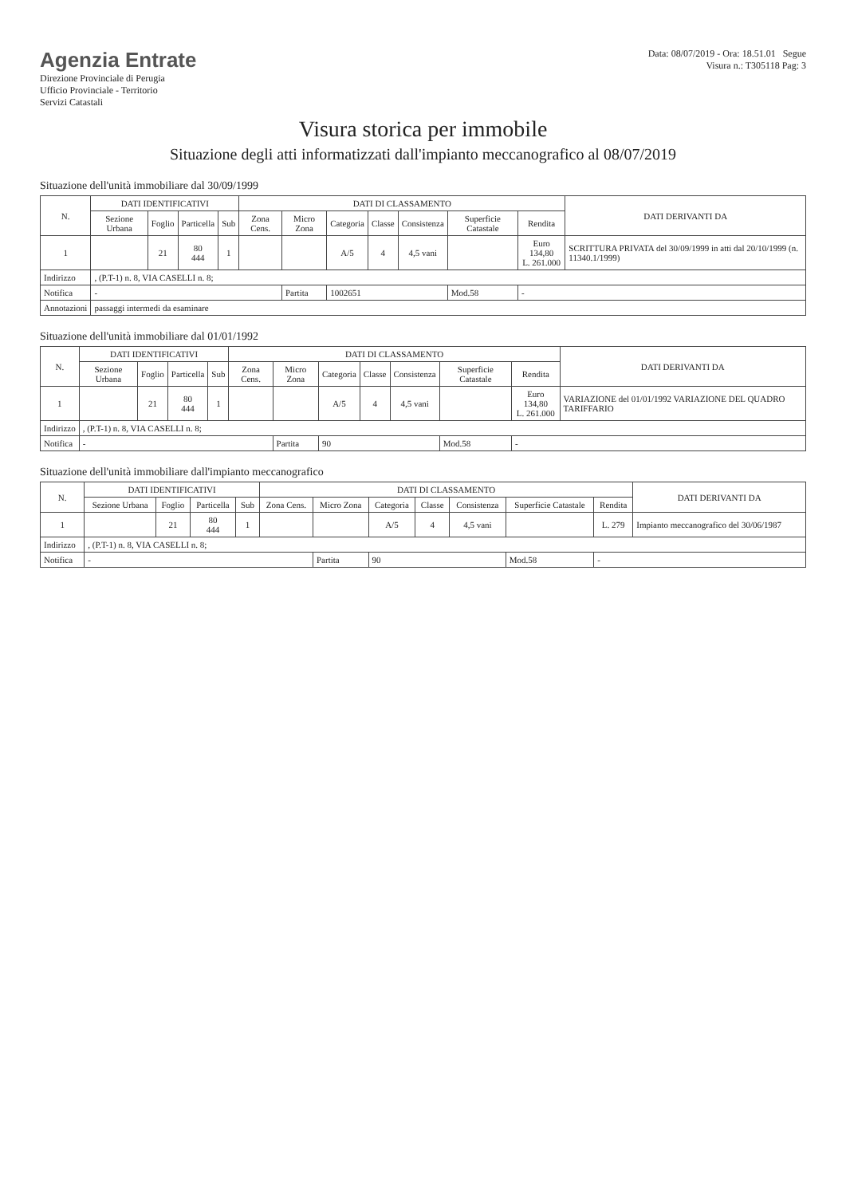Agenzia Entrate
Direzione Provinciale di Perugia
Ufficio Provinciale - Territorio
Servizi Catastali
Data: 08/07/2019 - Ora: 18.51.01 Segue
Visura n.: T305118 Pag: 3
Visura storica per immobile
Situazione degli atti informatizzati dall'impianto meccanografico al 08/07/2019
Situazione dell'unità immobiliare dal 30/09/1999
| N. | DATI IDENTIFICATIVI | | | | DATI DI CLASSAMENTO | | | | | | | DATI DERIVANTI DA |
| --- | --- | --- | --- | --- | --- | --- | --- | --- | --- | --- | --- | --- |
| | Sezione Urbana | Foglio | Particella | Sub | Zona Cens. | Micro Zona | Categoria | Classe | Consistenza | Superficie Catastale | Rendita | |
| 1 | | 21 | 80 444 | 1 | | | A/5 | 4 | 4,5 vani | | Euro 134,80 L. 261.000 | SCRITTURA PRIVATA del 30/09/1999 in atti dal 20/10/1999 (n. 11340.1/1999) |
| Indirizzo | , (P.T-1) n. 8, VIA CASELLI n. 8; | | | | | | | | | | | |
| Notifica | - | | | | | Partita | 1002651 | | | Mod.58 | - | |
| Annotazioni | passaggi intermedi da esaminare | | | | | | | | | | | |
Situazione dell'unità immobiliare dal 01/01/1992
| N. | DATI IDENTIFICATIVI | | | | DATI DI CLASSAMENTO | | | | | | | DATI DERIVANTI DA |
| --- | --- | --- | --- | --- | --- | --- | --- | --- | --- | --- | --- | --- |
| | Sezione Urbana | Foglio | Particella | Sub | Zona Cens. | Micro Zona | Categoria | Classe | Consistenza | Superficie Catastale | Rendita | |
| 1 | | 21 | 80 444 | 1 | | | A/5 | 4 | 4,5 vani | | Euro 134,80 L. 261.000 | VARIAZIONE del 01/01/1992 VARIAZIONE DEL QUADRO TARIFFARIO |
| Indirizzo | , (P.T-1) n. 8, VIA CASELLI n. 8; | | | | | | | | | | | |
| Notifica | - | | | | | Partita | 90 | | | Mod.58 | - | |
Situazione dell'unità immobiliare dall'impianto meccanografico
| N. | DATI IDENTIFICATIVI | | | | DATI DI CLASSAMENTO | | | | | | | DATI DERIVANTI DA |
| --- | --- | --- | --- | --- | --- | --- | --- | --- | --- | --- | --- | --- |
| | Sezione Urbana | Foglio | Particella | Sub | Zona Cens. | Micro Zona | Categoria | Classe | Consistenza | Superficie Catastale | Rendita | |
| 1 | | 21 | 80 444 | 1 | | | A/5 | 4 | 4,5 vani | | L. 279 | Impianto meccanografico del 30/06/1987 |
| Indirizzo | , (P.T-1) n. 8, VIA CASELLI n. 8; | | | | | | | | | | | |
| Notifica | - | | | | | Partita | 90 | | | Mod.58 | - | |